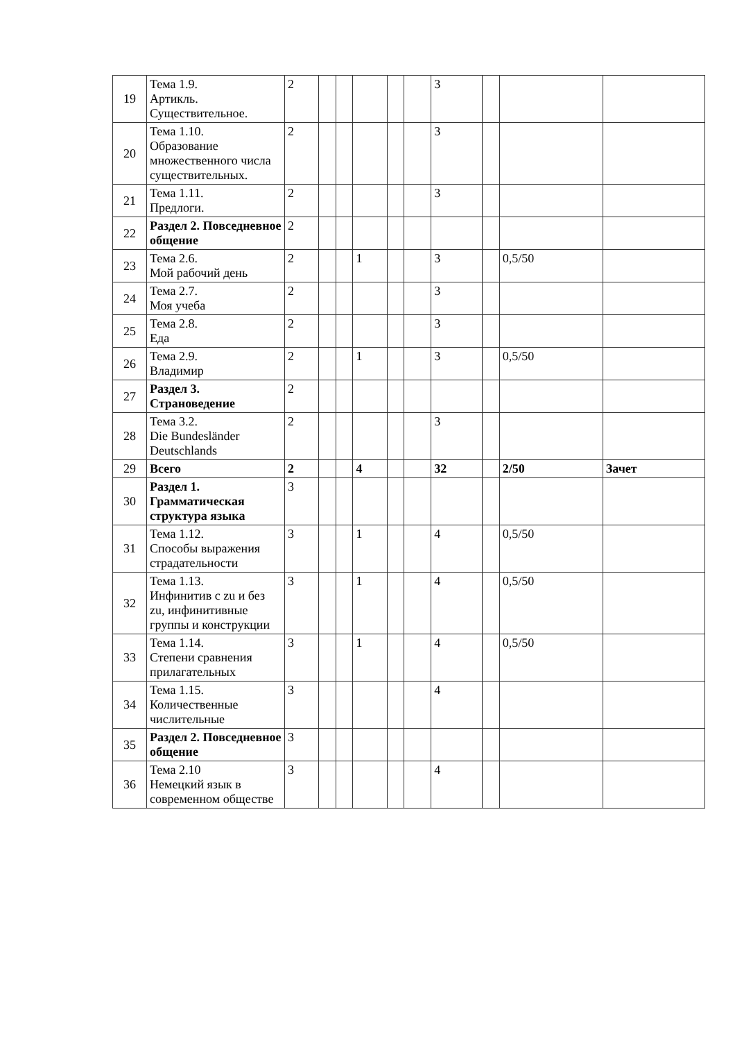| 19 | Тема 1.9. Артикль. Существительное. | 2 | | | | | | 3 | | | |
| 20 | Тема 1.10. Образование множественного числа существительных. | 2 | | | | | | 3 | | | |
| 21 | Тема 1.11. Предлоги. | 2 | | | | | | 3 | | | |
| 22 | Раздел 2. Повседневное общение | 2 | | | | | | | | | |
| 23 | Тема 2.6. Мой рабочий день | 2 | | | 1 | | | 3 | | 0,5/50 | |
| 24 | Тема 2.7. Моя учеба | 2 | | | | | | 3 | | | |
| 25 | Тема 2.8. Еда | 2 | | | | | | 3 | | | |
| 26 | Тема 2.9. Владимир | 2 | | | 1 | | | 3 | | 0,5/50 | |
| 27 | Раздел 3. Страноведение | 2 | | | | | | | | | |
| 28 | Тема 3.2. Die Bundesländer Deutschlands | 2 | | | | | | 3 | | | |
| 29 | Всего | 2 | | | 4 | | | 32 | | 2/50 | Зачет |
| 30 | Раздел 1. Грамматическая структура языка | 3 | | | | | | | | | |
| 31 | Тема 1.12. Способы выражения страдательности | 3 | | | 1 | | | 4 | | 0,5/50 | |
| 32 | Тема 1.13. Инфинитив с zu и без zu, инфинитивные группы и конструкции | 3 | | | 1 | | | 4 | | 0,5/50 | |
| 33 | Тема 1.14. Степени сравнения прилагательных | 3 | | | 1 | | | 4 | | 0,5/50 | |
| 34 | Тема 1.15. Количественные числительные | 3 | | | | | | 4 | | | |
| 35 | Раздел 2. Повседневное общение | 3 | | | | | | | | | |
| 36 | Тема 2.10 Немецкий язык в современном обществе | 3 | | | | | | 4 | | | |